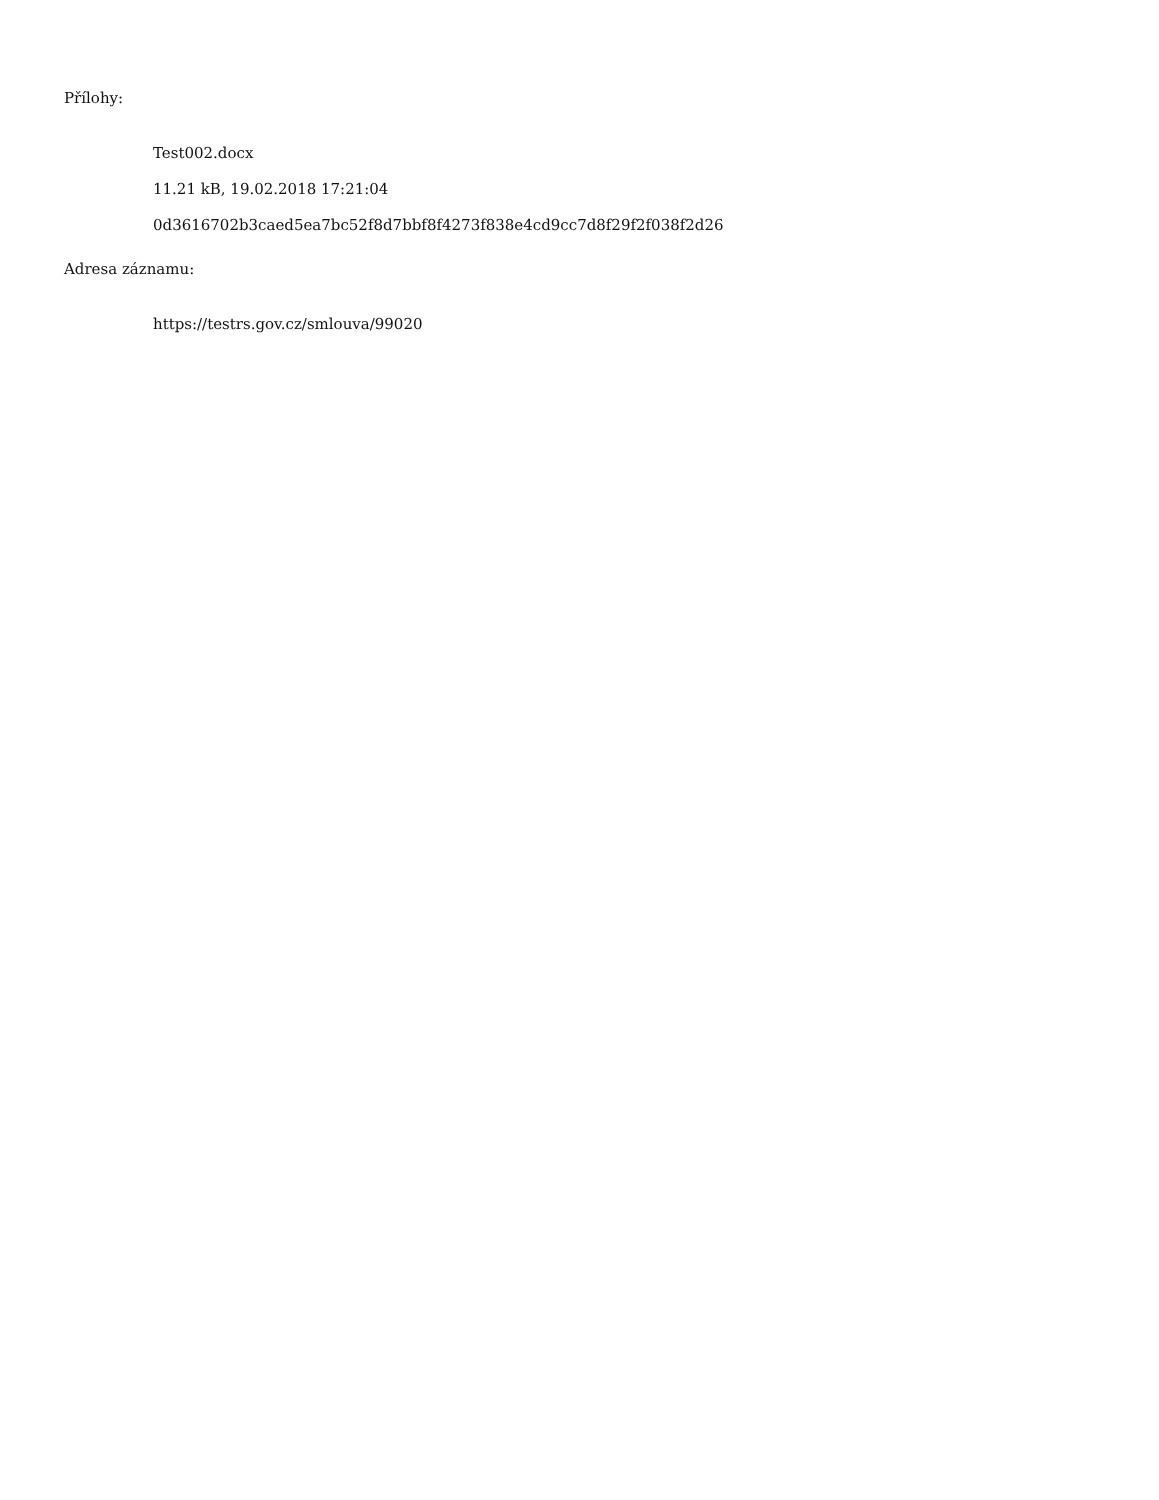Přílohy:
Test002.docx
11.21 kB, 19.02.2018 17:21:04
0d3616702b3caed5ea7bc52f8d7bbf8f4273f838e4cd9cc7d8f29f2f038f2d26
Adresa záznamu:
https://testrs.gov.cz/smlouva/99020